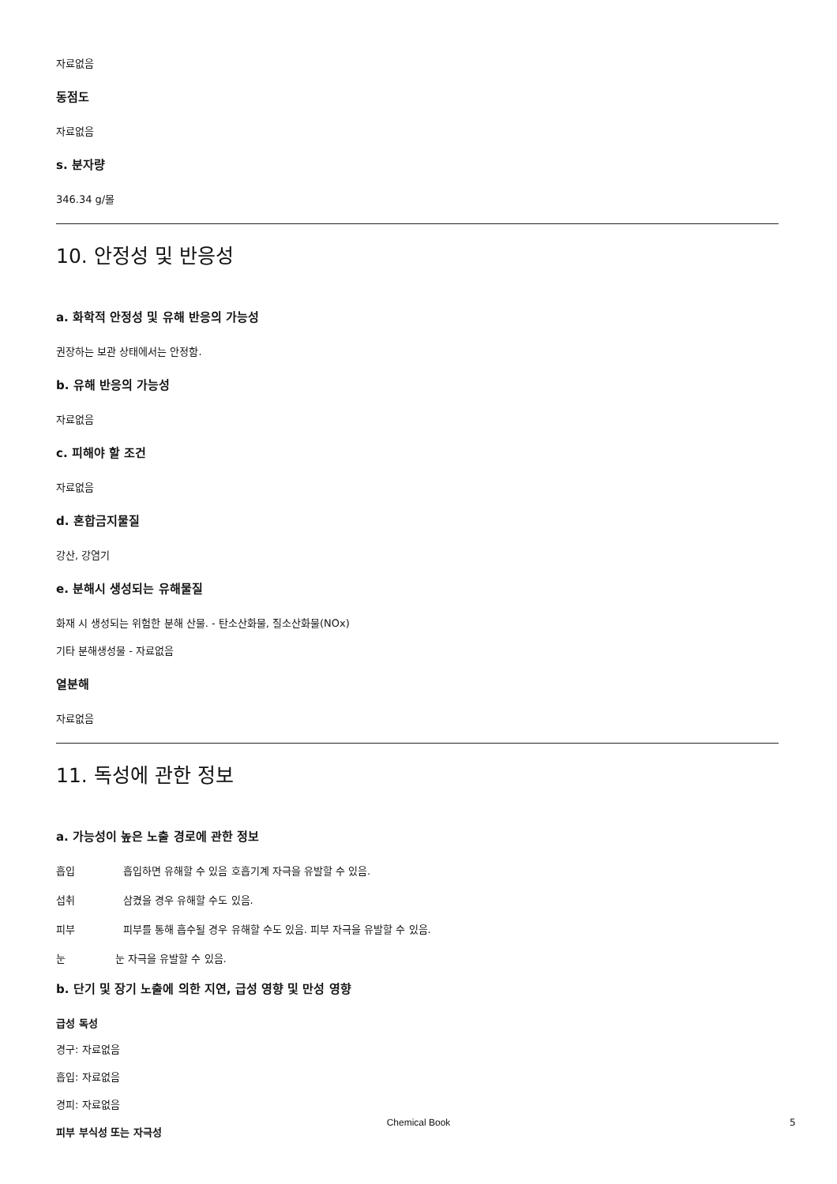자료없음
동점도
자료없음
s. 분자량
346.34 g/몰
10. 안정성 및 반응성
a. 화학적 안정성 및 유해 반응의 가능성
권장하는 보관 상태에서는 안정함.
b. 유해 반응의 가능성
자료없음
c. 피해야 할 조건
자료없음
d. 혼합금지물질
강산, 강염기
e. 분해시 생성되는 유해물질
화재 시 생성되는 위험한 분해 산물. - 탄소산화물, 질소산화물(NOx)
기타 분해생성물 - 자료없음
열분해
자료없음
11. 독성에 관한 정보
a. 가능성이 높은 노출 경로에 관한 정보
흡입 흡입하면 유해할 수 있음 호흡기계 자극을 유발할 수 있음.
섭취 삼켰을 경우 유해할 수도 있음.
피부 피부를 통해 흡수될 경우 유해할 수도 있음. 피부 자극을 유발할 수 있음.
눈 눈 자극을 유발할 수 있음.
b. 단기 및 장기 노출에 의한 지연, 급성 영향 및 만성 영향
급성 독성
경구: 자료없음
흡입: 자료없음
경피: 자료없음
피부 부식성 또는 자극성
Chemical Book 5